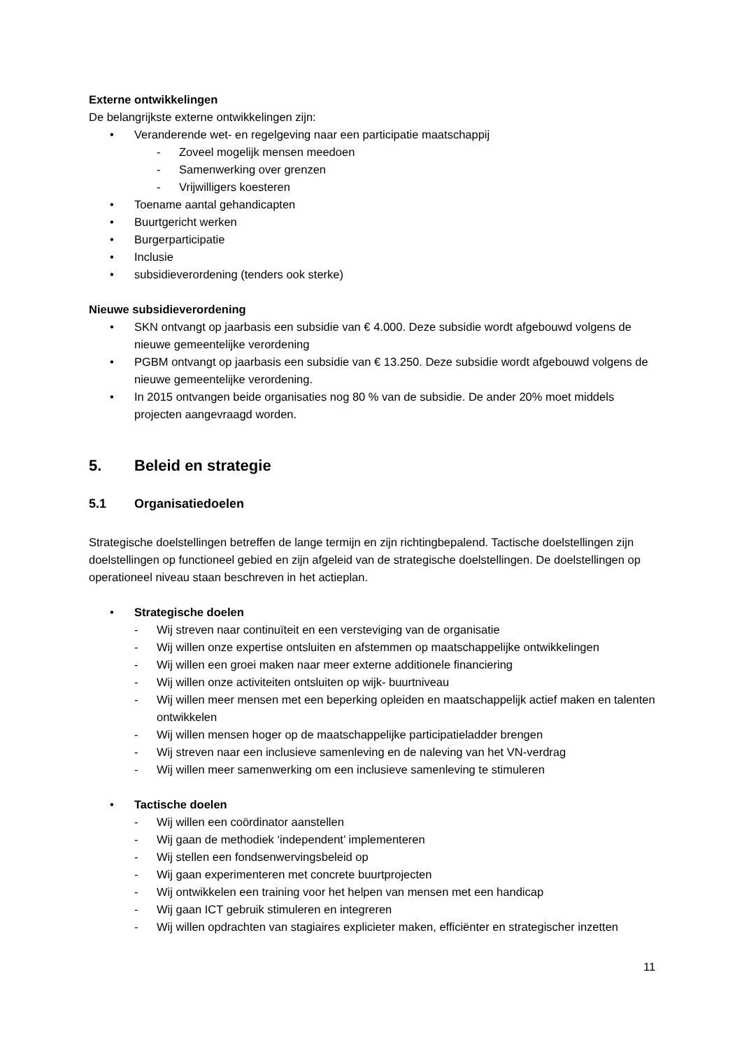Externe ontwikkelingen
De belangrijkste externe ontwikkelingen zijn:
• Veranderende wet- en regelgeving naar een participatie maatschappij
- Zoveel mogelijk mensen meedoen
- Samenwerking over grenzen
- Vrijwilligers koesteren
• Toename aantal gehandicapten
• Buurtgericht werken
• Burgerparticipatie
• Inclusie
• subsidieverordening (tenders ook sterke)
Nieuwe subsidieverordening
• SKN ontvangt op jaarbasis een subsidie van € 4.000. Deze subsidie wordt afgebouwd volgens de nieuwe gemeentelijke verordening
• PGBM ontvangt op jaarbasis een subsidie van € 13.250. Deze subsidie wordt afgebouwd volgens de nieuwe gemeentelijke verordening.
• In 2015 ontvangen beide organisaties nog 80 % van de subsidie. De ander 20% moet middels projecten aangevraagd worden.
5. Beleid en strategie
5.1 Organisatiedoelen
Strategische doelstellingen betreffen de lange termijn en zijn richtingbepalend. Tactische doelstellingen zijn doelstellingen op functioneel gebied en zijn afgeleid van de strategische doelstellingen. De doelstellingen op operationeel niveau staan beschreven in het actieplan.
• Strategische doelen
- Wij streven naar continuïteit en een versteviging van de organisatie
- Wij willen onze expertise ontsluiten en afstemmen op maatschappelijke ontwikkelingen
- Wij willen een groei maken naar meer externe additionele financiering
- Wij willen onze activiteiten ontsluiten op wijk- buurtniveau
- Wij willen meer mensen met een beperking opleiden en maatschappelijk actief maken en talenten ontwikkelen
- Wij willen mensen hoger op de maatschappelijke participatieladder brengen
- Wij streven naar een inclusieve samenleving en de naleving van het VN-verdrag
- Wij willen meer samenwerking om een inclusieve samenleving te stimuleren
• Tactische doelen
- Wij willen een coördinator aanstellen
- Wij gaan de methodiek ‘independent’ implementeren
- Wij stellen een fondsenwervingsbeleid op
- Wij gaan experimenteren met concrete buurtprojecten
- Wij ontwikkelen een training voor het helpen van mensen met een handicap
- Wij gaan ICT gebruik stimuleren en integreren
- Wij willen opdrachten van stagiaires explicieter maken, efficiënter en strategischer inzetten
11